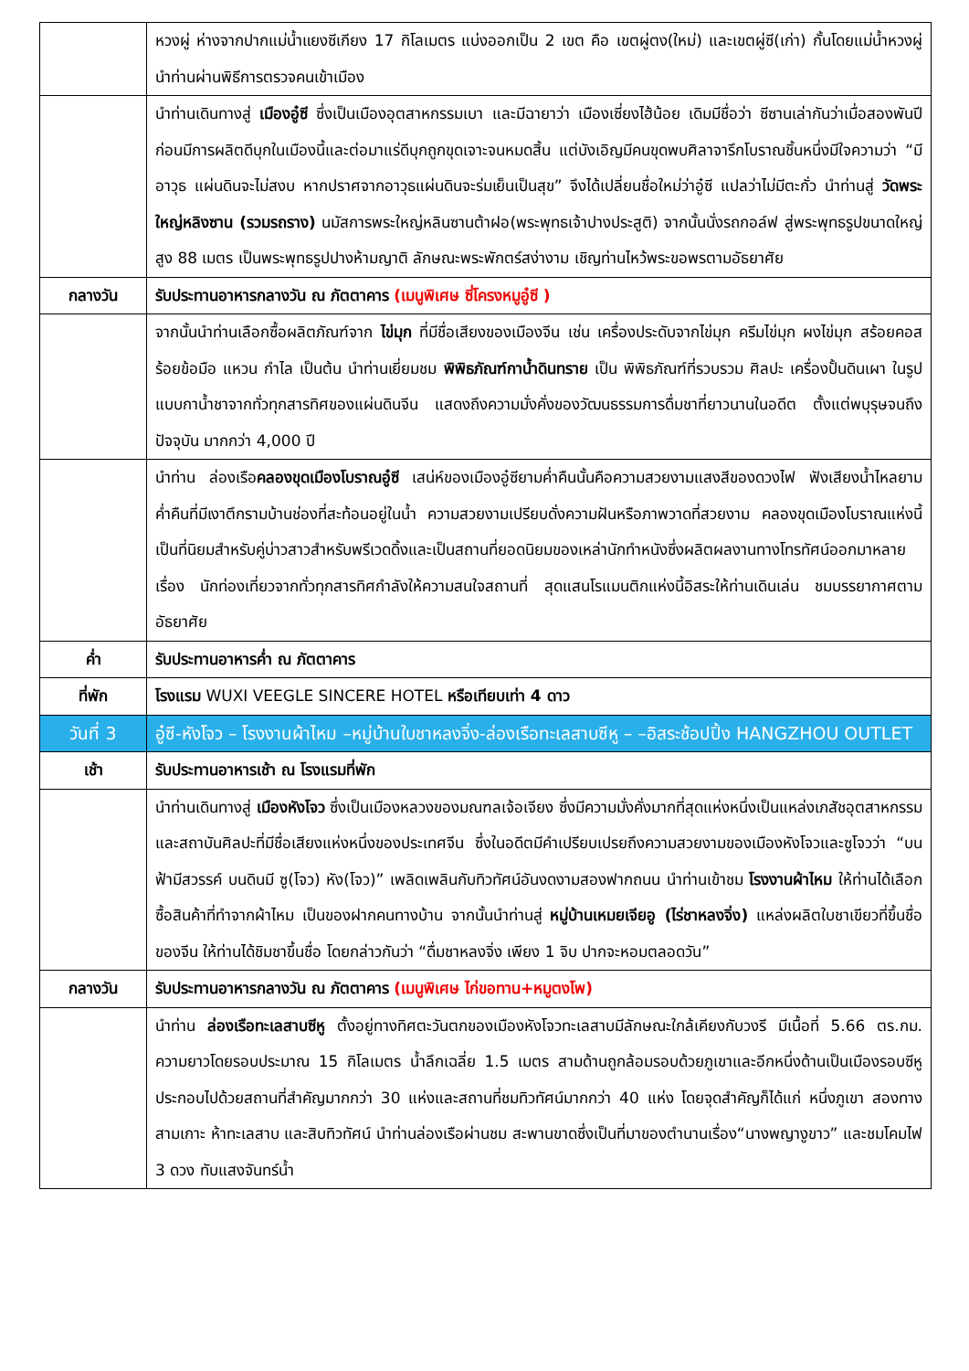| | หวงผู่ ห่างจากปากแม่น้ำแยงซีเกียง 17 กิโลเมตร แบ่งออกเป็น 2 เขต คือ เขตผู่ตง(ใหม่) และเขตผู่ซี(เก่า) กั้นโดยแม่น้ำหวงผู่ นำท่านผ่านพิธีการตรวจคนเข้าเมือง |
| | นำท่านเดินทางสู่ เมืองอู๋ซี ซึ่งเป็นเมืองอุตสาหกรรมเบา และมีฉายาว่า เมืองเซี่ยงไฮ้น้อย เดิมมีชื่อว่า ซีซานเล่ากันว่าเมื่อสองพันปีก่อนมีการผลิตดีบุกในเมืองนี้และต่อมาแร่ดีบุกถูกขุดเจาะจนหมดสิ้น แต่บังเอิญมีคนขุดพบศิลาจารึกโบราณชิ้นหนึ่งมีใจความว่า “มีอาวุธ แผ่นดินจะไม่สงบ หากปราศจากอาวุธแผ่นดินจะร่มเย็นเป็นสุข” จึงได้เปลี่ยนชื่อใหม่ว่าอู๋ซี แปลว่าไม่มีตะกั่ว นำท่านสู่ วัดพระใหญ่หลิงซาน (รวมรถราง) นมัสการพระใหญ่หลินซานต้าฝอ(พระพุทธเจ้าปางประสูติ) จากนั้นนั่งรถกอล์ฟ สู่พระพุทธรูปขนาดใหญ่ สูง 88 เมตร เป็นพระพุทธรูปปางห้ามญาติ ลักษณะพระพักตร์สง่างาม เชิญท่านไหว้พระขอพรตามอัธยาศัย |
| กลางวัน | รับประทานอาหารกลางวัน ณ ภัตตาคาร (เมนูพิเศษ ซี่โครงหมูอู๋ซี ) |
| | จากนั้นนำท่านเลือกซื้อผลิตภัณฑ์จาก ไข่มุก ที่มีชื่อเสียงของเมืองจีน เช่น เครื่องประดับจากไข่มุก ครีมไข่มุก ผงไข่มุก สร้อยคอสร้อยข้อมือ แหวน กำไล เป็นต้น นำท่านเยี่ยมชม พิพิธภัณฑ์กาน้ำดินทราย เป็น พิพิธภัณฑ์ที่รวบรวม ศิลปะ เครื่องปั้นดินเผา ในรูปแบบกาน้ำชาจากทั่วทุกสารทิศของแผ่นดินจีน แสดงถึงความมั่งคั่งของวัฒนธรรมการดื่มชาที่ยาวนานในอดีต ตั้งแต่พบุรุษจนถึงปัจจุบัน มากกว่า 4,000 ปี |
| | นำท่าน ล่องเรือ คลองขุดเมืองโบราณอู๋ซี เสน่ห์ของเมืองอู๋ซียามค่ำคืนนั้นคือความสวยงามแสงสีของดวงไฟ ฟังเสียงน้ำไหลยามค่ำคืนที่มีเงาตึกรามบ้านช่องที่สะท้อนอยู่ในน้ำ ความสวยงามเปรียบดั่งความฝันหรือภาพวาดที่สวยงาม คลองขุดเมืองโบราณแห่งนี้เป็นที่นิยมสำหรับคู่บ่าวสาวสำหรับพรีเวดดิ้งและเป็นสถานที่ยอดนิยมของเหล่านักทำหนังซึ่งผลิตผลงานทางโทรทัศน์ออกมาหลายเรื่อง นักท่องเที่ยวจากทั่วทุกสารทิศกำลังให้ความสนใจสถานที่ สุดแสนโรแมนติกแห่งนี้อิสระให้ท่านเดินเล่น ชมบรรยากาศตามอัธยาศัย |
| ค่ำ | รับประทานอาหารค่ำ ณ ภัตตาคาร |
| ที่พัก | โรงแรม WUXI VEEGLE SINCERE HOTEL หรือเทียบเท่า 4 ดาว |
| วันที่ 3 | อู๋ซี-หังโจว – โรงงานผ้าไหม –หมู่บ้านใบชาหลงจิ่ง-ล่องเรือทะเลสาบซีหู – –อิสระช้อปปิ้ง HANGZHOU OUTLET |
| เช้า | รับประทานอาหารเช้า ณ โรงแรมที่พัก |
| | นำท่านเดินทางสู่ เมืองหังโจว ซึ่งเป็นเมืองหลวงของมณฑลเจ้อเจียง ซึ่งมีความมั่งคั่งมากที่สุดแห่งหนึ่งเป็นแหล่งเภสัชอุตสาหกรรมและสถาบันศิลปะที่มีชื่อเสียงแห่งหนึ่งของประเทศจีน ซึ่งในอดีตมีคำเปรียบเปรยถึงความสวยงามของเมืองหังโจวและซูโจวว่า “บนฟ้ามีสวรรค์ บนดินมี ซู(โจว) หัง(โจว)” เพลิดเพลินกับทิวทัศน์อันงดงามสองฟากถนน นำท่านเข้าชม โรงงานผ้าไหม ให้ท่านได้เลือกซื้อสินค้าที่ทำจากผ้าไหม เป็นของฝากคนทางบ้าน จากนั้นนำท่านสู่ หมู่บ้านเหมยเจียอู (ไร่ชาหลงจิ่ง) แหล่งผลิตใบชาเขียวที่ขึ้นชื่อของจีน ให้ท่านได้ชิมชาขึ้นชื่อ โดยกล่าวกันว่า “ดื่มชาหลงจิ่ง เพียง 1 จิบ ปากจะหอมตลอดวัน” |
| กลางวัน | รับประทานอาหารกลางวัน ณ ภัตตาคาร (เมนูพิเศษ ไก่ขอทาน+หมูตงโพ) |
| | นำท่าน ล่องเรือทะเลสาบซีหู ตั้งอยู่ทางทิศตะวันตกของเมืองหังโจวทะเลสาบมีลักษณะใกล้เคียงกับวงรี มีเนื้อที่ 5.66 ตร.กม. ความยาวโดยรอบประมาณ 15 กิโลเมตร น้ำลึกเฉลี่ย 1.5 เมตร สามด้านถูกล้อมรอบด้วยภูเขาและอีกหนึ่งด้านเป็นเมืองรอบซีหู ประกอบไปด้วยสถานที่สำคัญมากกว่า 30 แห่งและสถานที่ชมทิวทัศน์มากกว่า 40 แห่ง โดยจุดสำคัญก็ได้แก่ หนึ่งภูเขา สองทางสามเกาะ ห้าทะเลสาบ และสิบทิวทัศน์ นำท่านล่องเรือผ่านชม สะพานขาดซึ่งเป็นที่มาของตำนานเรื่อง“นางพญางูขาว” และชมโคมไฟ 3 ดวง ทับแสงจันทร์น้ำ |